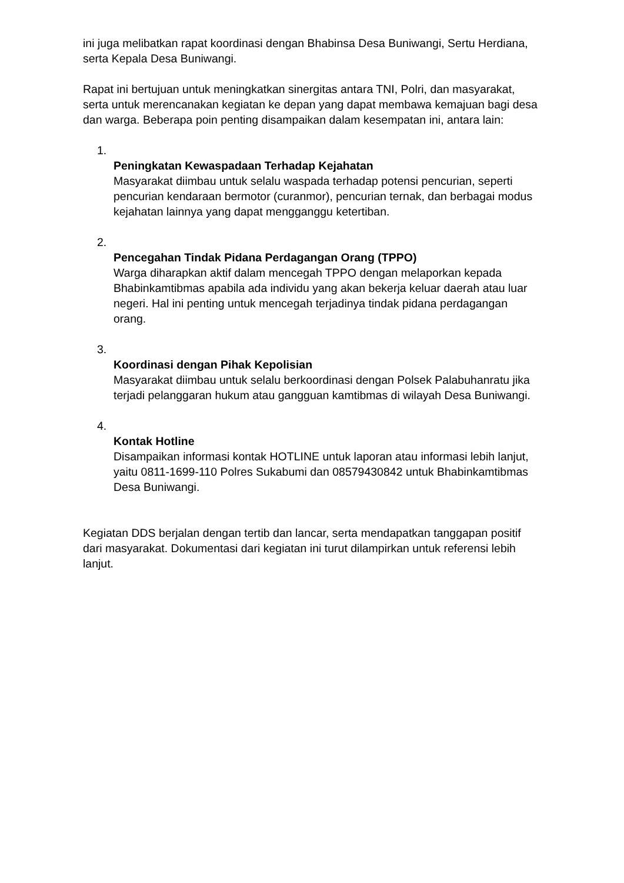ini juga melibatkan rapat koordinasi dengan Bhabinsa Desa Buniwangi, Sertu Herdiana, serta Kepala Desa Buniwangi.
Rapat ini bertujuan untuk meningkatkan sinergitas antara TNI, Polri, dan masyarakat, serta untuk merencanakan kegiatan ke depan yang dapat membawa kemajuan bagi desa dan warga. Beberapa poin penting disampaikan dalam kesempatan ini, antara lain:
1.
Peningkatan Kewaspadaan Terhadap Kejahatan
Masyarakat diimbau untuk selalu waspada terhadap potensi pencurian, seperti pencurian kendaraan bermotor (curanmor), pencurian ternak, dan berbagai modus kejahatan lainnya yang dapat mengganggu ketertiban.
2.
Pencegahan Tindak Pidana Perdagangan Orang (TPPO)
Warga diharapkan aktif dalam mencegah TPPO dengan melaporkan kepada Bhabinkamtibmas apabila ada individu yang akan bekerja keluar daerah atau luar negeri. Hal ini penting untuk mencegah terjadinya tindak pidana perdagangan orang.
3.
Koordinasi dengan Pihak Kepolisian
Masyarakat diimbau untuk selalu berkoordinasi dengan Polsek Palabuhanratu jika terjadi pelanggaran hukum atau gangguan kamtibmas di wilayah Desa Buniwangi.
4.
Kontak Hotline
Disampaikan informasi kontak HOTLINE untuk laporan atau informasi lebih lanjut, yaitu 0811-1699-110 Polres Sukabumi dan 08579430842 untuk Bhabinkamtibmas Desa Buniwangi.
Kegiatan DDS berjalan dengan tertib dan lancar, serta mendapatkan tanggapan positif dari masyarakat. Dokumentasi dari kegiatan ini turut dilampirkan untuk referensi lebih lanjut.